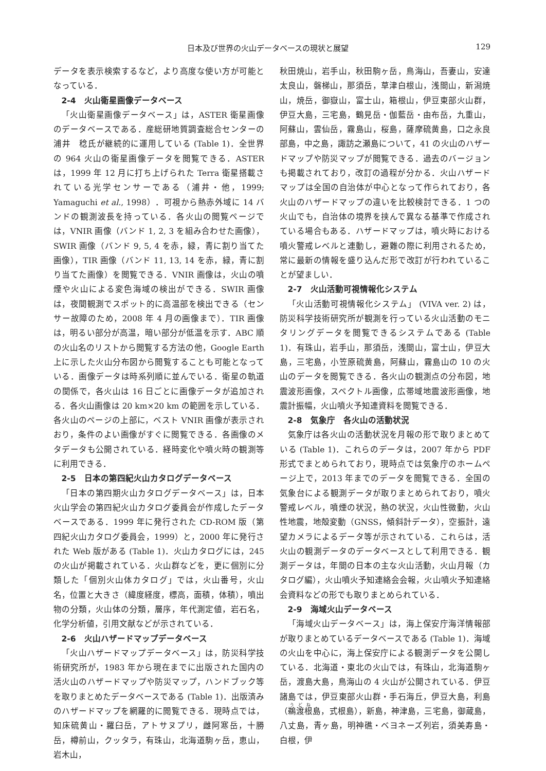日本及び世界の火山データベースの現状と展望 129
データを表示検索するなど，より高度な使い方が可能となっている．
2-4　火山衛星画像データベース
「火山衛星画像データベース」は，ASTER 衛星画像のデータベースである．産総研地質調査総合センターの浦井　稔氏が継続的に運用している (Table 1)．全世界の 964 火山の衛星画像データを閲覧できる．ASTER は，1999 年 12 月に打ち上げられた Terra 衛星搭載されている光学センサーである（浦井・他，1999; Yamaguchi et al., 1998）．可視から熱赤外域に 14 バンドの観測波長を持っている．各火山の閲覧ページでは，VNIR 画像（バンド 1, 2, 3 を組み合わせた画像），SWIR 画像（バンド 9, 5, 4 を赤，緑，青に割り当てた画像），TIR 画像（バンド 11, 13, 14 を赤，緑，青に割り当てた画像）を閲覧できる．VNIR 画像は，火山の噴煙や火山による変色海域の検出ができる．SWIR 画像は，夜間観測でスポット的に高温部を検出できる（センサー故障のため，2008 年 4 月の画像まで）．TIR 画像は，明るい部分が高温，暗い部分が低温を示す．ABC 順の火山名のリストから閲覧する方法の他，Google Earth 上に示した火山分布図から閲覧することも可能となっている．画像データは時系列順に並んでいる．衛星の軌道の関係で，各火山は 16 日ごとに画像データが追加される．各火山画像は 20 km×20 km の範囲を示している．各火山のページの上部に，ベスト VNIR 画像が表示されおり，条件のよい画像がすぐに閲覧できる．各画像のメタデータも公開されている．経時変化や噴火時の観測等に利用できる．
2-5　日本の第四紀火山カタログデータベース
「日本の第四期火山カタログデータベース」は，日本火山学会の第四紀火山カタログ委員会が作成したデータベースである．1999 年に発行された CD-ROM 版（第四紀火山カタログ委員会，1999）と，2000 年に発行された Web 版がある (Table 1)．火山カタログには，245 の火山が掲載されている．火山群などを，更に個別に分類した「個別火山体カタログ」では，火山番号，火山名，位置と大きさ（緯度経度，標高，面積，体積），噴出物の分類，火山体の分類，層序，年代測定値，岩石名，化学分析値，引用文献などが示されている．
2-6　火山ハザードマップデータベース
「火山ハザードマップデータベース」は，防災科学技術研究所が，1983 年から現在までに出版された国内の活火山のハザードマップや防災マップ，ハンドブック等を取りまとめたデータベースである (Table 1)．出版済みのハザードマップを網羅的に閲覧できる．現時点では，知床硫黄山・羅臼岳，アトサヌプリ，雌阿寒岳，十勝岳，樽前山，クッタラ，有珠山，北海道駒ヶ岳，恵山，岩木山，
秋田焼山，岩手山，秋田駒ヶ岳，鳥海山，吾妻山，安達太良山，磐梯山，那須岳，草津白根山，浅間山，新潟焼山，焼岳，御嶽山，富士山，箱根山，伊豆東部火山群，伊豆大島，三宅島，鶴見岳・伽藍岳・由布岳，九重山，阿蘇山，雲仙岳，霧島山，桜島，薩摩硫黄島，口之永良部島，中之島，諏訪之瀬島について，41 の火山のハザードマップや防災マップが閲覧できる．過去のバージョンも掲載されており，改訂の過程が分かる．火山ハザードマップは全国の自治体が中心となって作られており，各火山のハザードマップの違いを比較検討できる．1 つの火山でも，自治体の境界を挟んで異なる基準で作成されている場合もある．ハザードマップは，噴火時における噴火警戒レベルと連動し，避難の際に利用されるため，常に最新の情報を盛り込んだ形で改訂が行われていることが望ましい．
2-7　火山活動可視情報化システム
「火山活動可視情報化システム」 (VIVA ver. 2) は，防災科学技術研究所が観測を行っている火山活動のモニタリングデータを閲覧できるシステムである (Table 1)．有珠山，岩手山，那須岳，浅間山，富士山，伊豆大島，三宅島，小笠原硫黄島，阿蘇山，霧島山の 10 の火山のデータを閲覧できる．各火山の観測点の分布図，地震波形画像，スペクトル画像，広帯域地震波形画像，地震計振幅，火山噴火予知連資料を閲覧できる．
2-8　気象庁　各火山の活動状況
気象庁は各火山の活動状況を月報の形で取りまとめている (Table 1)．これらのデータは，2007 年から PDF 形式でまとめられており，現時点では気象庁のホームページ上で，2013 年までのデータを閲覧できる．全国の気象台による観測データが取りまとめられており，噴火警戒レベル，噴煙の状況，熱の状況，火山性微動，火山性地震，地殻変動（GNSS，傾斜計データ），空振計，遠望カメラによるデータ等が示されている．これらは，活火山の観測データのデータベースとして利用できる．観測データは，年間の日本の主な火山活動，火山月報（カタログ編），火山噴火予知連絡会会報，火山噴火予知連絡会資料などの形でも取りまとめられている．
2-9　海域火山データベース
「海域火山データベース」は，海上保安庁海洋情報部が取りまとめているデータベースである (Table 1)．海域の火山を中心に，海上保安庁による観測データを公開している．北海道・東北の火山では，有珠山，北海道駒ヶ岳，渡島大島，鳥海山の 4 火山が公開されている．伊豆諸島では，伊豆東部火山群・手石海丘，伊豆大島，利島（鵜渡根島，式根島），新島，神津島，三宅島，御蔵島，八丈島，青ヶ島，明神礁・ベヨネーズ列岩，須美寿島・白根，伊